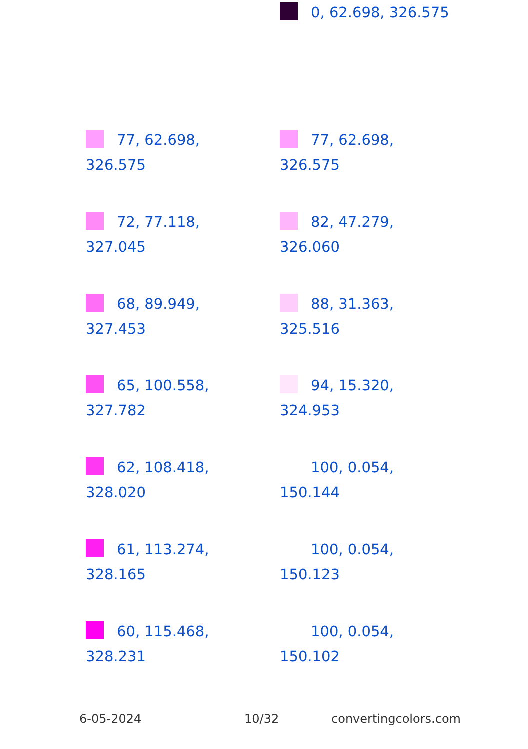0, 62.698, 326.575
77, 62.698, 326.575
77, 62.698, 326.575
72, 77.118, 327.045
82, 47.279, 326.060
68, 89.949, 327.453
88, 31.363, 325.516
65, 100.558, 327.782
94, 15.320, 324.953
62, 108.418, 328.020
100, 0.054, 150.144
61, 113.274, 328.165
100, 0.054, 150.123
60, 115.468, 328.231
100, 0.054, 150.102
6-05-2024 10/32 convertingcolors.com